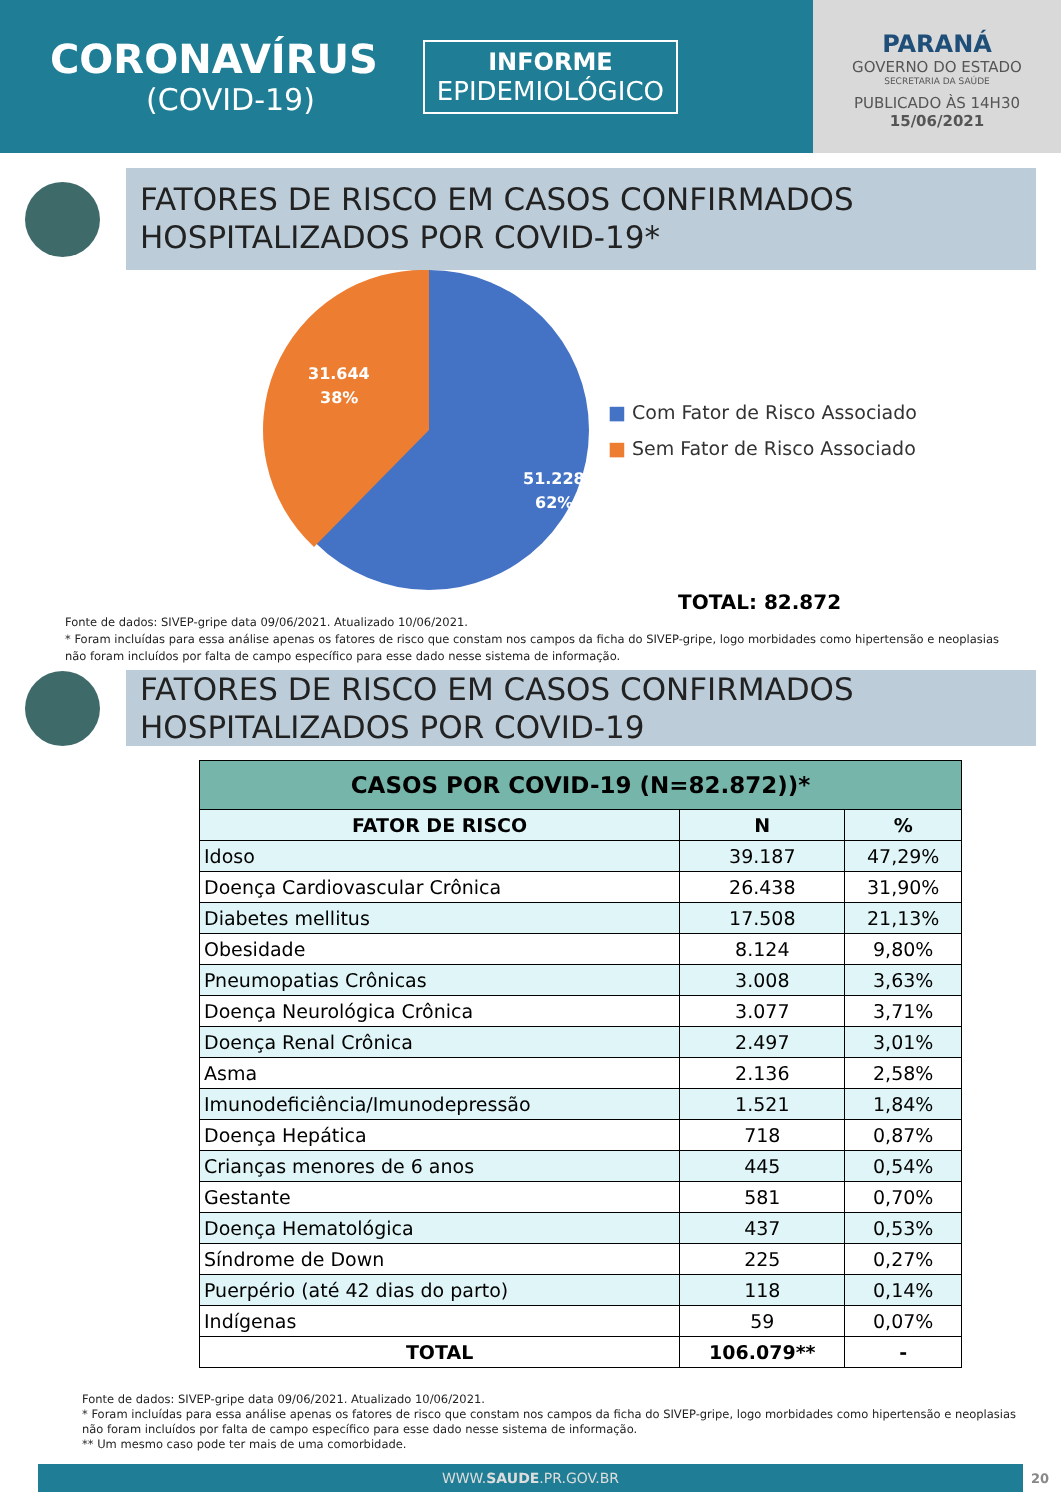CORONAVÍRUS
(COVID-19)
INFORME
EPIDEMIOLÓGICO
PARANÁ
GOVERNO DO ESTADO
SECRETARIA DA SAÚDE
PUBLICADO ÀS 14H30
15/06/2021
FATORES DE RISCO EM CASOS CONFIRMADOS HOSPITALIZADOS POR COVID-19*
31.644
38%
51.228
62%
■ Com Fator de Risco Associado
■ Sem Fator de Risco Associado
TOTAL: 82.872
Fonte de dados: SIVEP-gripe data 09/06/2021. Atualizado 10/06/2021.
* Foram incluídas para essa análise apenas os fatores de risco que constam nos campos da ficha do SIVEP-gripe, logo morbidades como hipertensão e neoplasias não foram incluídos por falta de campo específico para esse dado nesse sistema de informação.
FATORES DE RISCO EM CASOS CONFIRMADOS HOSPITALIZADOS POR COVID-19
| CASOS POR COVID-19 (N=82.872))* | | |
| --- | --- | --- |
| FATOR DE RISCO | N | % |
| Idoso | 39.187 | 47,29% |
| Doença Cardiovascular Crônica | 26.438 | 31,90% |
| Diabetes mellitus | 17.508 | 21,13% |
| Obesidade | 8.124 | 9,80% |
| Pneumopatias Crônicas | 3.008 | 3,63% |
| Doença Neurológica Crônica | 3.077 | 3,71% |
| Doença Renal Crônica | 2.497 | 3,01% |
| Asma | 2.136 | 2,58% |
| Imunodeficiência/Imunodepressão | 1.521 | 1,84% |
| Doença Hepática | 718 | 0,87% |
| Crianças menores de 6 anos | 445 | 0,54% |
| Gestante | 581 | 0,70% |
| Doença Hematológica | 437 | 0,53% |
| Síndrome de Down | 225 | 0,27% |
| Puerpério (até 42 dias do parto) | 118 | 0,14% |
| Indígenas | 59 | 0,07% |
| TOTAL | 106.079** | - |
Fonte de dados: SIVEP-gripe data 09/06/2021. Atualizado 10/06/2021.
* Foram incluídas para essa análise apenas os fatores de risco que constam nos campos da ficha do SIVEP-gripe, logo morbidades como hipertensão e neoplasias não foram incluídos por falta de campo específico para esse dado nesse sistema de informação.
** Um mesmo caso pode ter mais de uma comorbidade.
WWW.SAUDE.PR.GOV.BR
20